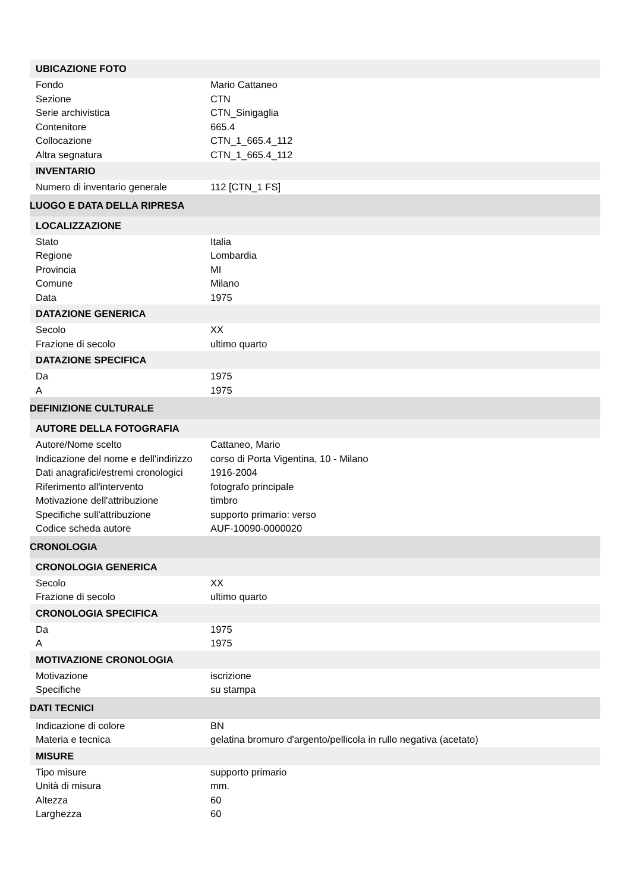| UBICAZIONE FOTO | |
| Fondo | Mario Cattaneo |
| Sezione | CTN |
| Serie archivistica | CTN_Sinigaglia |
| Contenitore | 665.4 |
| Collocazione | CTN_1_665.4_112 |
| Altra segnatura | CTN_1_665.4_112 |
| INVENTARIO | |
| Numero di inventario generale | 112 [CTN_1 FS] |
| LUOGO E DATA DELLA RIPRESA | |
| LOCALIZZAZIONE | |
| Stato | Italia |
| Regione | Lombardia |
| Provincia | MI |
| Comune | Milano |
| Data | 1975 |
| DATAZIONE GENERICA | |
| Secolo | XX |
| Frazione di secolo | ultimo quarto |
| DATAZIONE SPECIFICA | |
| Da | 1975 |
| A | 1975 |
| DEFINIZIONE CULTURALE | |
| AUTORE DELLA FOTOGRAFIA | |
| Autore/Nome scelto | Cattaneo, Mario |
| Indicazione del nome e dell'indirizzo | corso di Porta Vigentina, 10 - Milano |
| Dati anagrafici/estremi cronologici | 1916-2004 |
| Riferimento all'intervento | fotografo principale |
| Motivazione dell'attribuzione | timbro |
| Specifiche sull'attribuzione | supporto primario: verso |
| Codice scheda autore | AUF-10090-0000020 |
| CRONOLOGIA | |
| CRONOLOGIA GENERICA | |
| Secolo | XX |
| Frazione di secolo | ultimo quarto |
| CRONOLOGIA SPECIFICA | |
| Da | 1975 |
| A | 1975 |
| MOTIVAZIONE CRONOLOGIA | |
| Motivazione | iscrizione |
| Specifiche | su stampa |
| DATI TECNICI | |
| Indicazione di colore | BN |
| Materia e tecnica | gelatina bromuro d'argento/pellicola in rullo negativa (acetato) |
| MISURE | |
| Tipo misure | supporto primario |
| Unità di misura | mm. |
| Altezza | 60 |
| Larghezza | 60 |